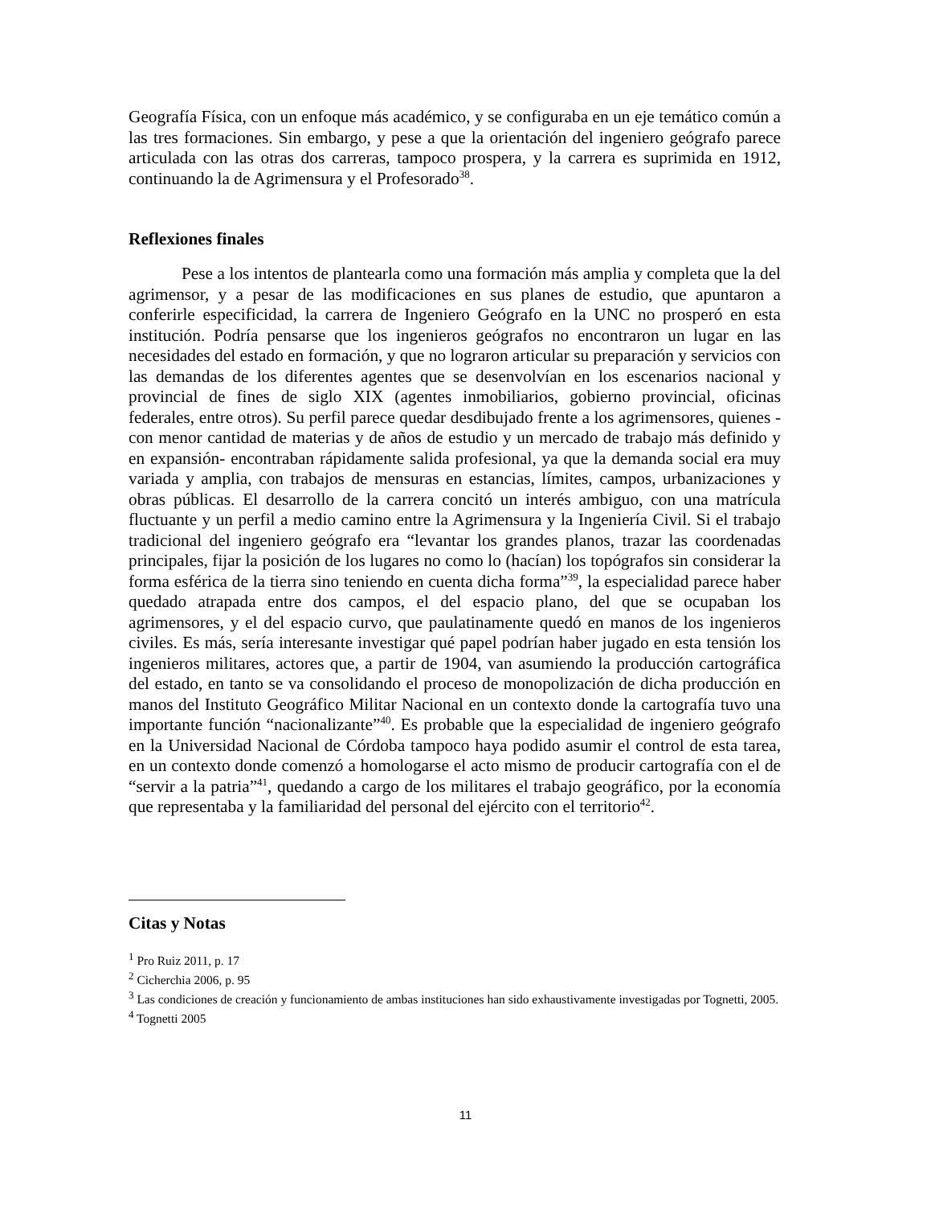Geografía Física, con un enfoque más académico, y se configuraba en un eje temático común a las tres formaciones. Sin embargo, y pese a que la orientación del ingeniero geógrafo parece articulada con las otras dos carreras, tampoco prospera, y la carrera es suprimida en 1912, continuando la de Agrimensura y el Profesorado<sup>38</sup>.
Reflexiones finales
Pese a los intentos de plantearla como una formación más amplia y completa que la del agrimensor, y a pesar de las modificaciones en sus planes de estudio, que apuntaron a conferirle especificidad, la carrera de Ingeniero Geógrafo en la UNC no prosperó en esta institución. Podría pensarse que los ingenieros geógrafos no encontraron un lugar en las necesidades del estado en formación, y que no lograron articular su preparación y servicios con las demandas de los diferentes agentes que se desenvolvían en los escenarios nacional y provincial de fines de siglo XIX (agentes inmobiliarios, gobierno provincial, oficinas federales, entre otros). Su perfil parece quedar desdibujado frente a los agrimensores, quienes -con menor cantidad de materias y de años de estudio y un mercado de trabajo más definido y en expansión- encontraban rápidamente salida profesional, ya que la demanda social era muy variada y amplia, con trabajos de mensuras en estancias, límites, campos, urbanizaciones y obras públicas. El desarrollo de la carrera concitó un interés ambiguo, con una matrícula fluctuante y un perfil a medio camino entre la Agrimensura y la Ingeniería Civil. Si el trabajo tradicional del ingeniero geógrafo era “levantar los grandes planos, trazar las coordenadas principales, fijar la posición de los lugares no como lo (hacían) los topógrafos sin considerar la forma esférica de la tierra sino teniendo en cuenta dicha forma”<sup>39</sup>, la especialidad parece haber quedado atrapada entre dos campos, el del espacio plano, del que se ocupaban los agrimensores, y el del espacio curvo, que paulatinamente quedó en manos de los ingenieros civiles. Es más, sería interesante investigar qué papel podrían haber jugado en esta tensión los ingenieros militares, actores que, a partir de 1904, van asumiendo la producción cartográfica del estado, en tanto se va consolidando el proceso de monopolización de dicha producción en manos del Instituto Geográfico Militar Nacional en un contexto donde la cartografía tuvo una importante función “nacionalizante”<sup>40</sup>. Es probable que la especialidad de ingeniero geógrafo en la Universidad Nacional de Córdoba tampoco haya podido asumir el control de esta tarea, en un contexto donde comenzó a homologarse el acto mismo de producir cartografía con el de “servir a la patria”<sup>41</sup>, quedando a cargo de los militares el trabajo geográfico, por la economía que representaba y la familiaridad del personal del ejército con el territorio<sup>42</sup>.
Citas y Notas
<sup>1</sup> Pro Ruiz 2011, p. 17
<sup>2</sup> Cicherchia 2006, p. 95
<sup>3</sup> Las condiciones de creación y funcionamiento de ambas instituciones han sido exhaustivamente investigadas por Tognetti, 2005.
<sup>4</sup> Tognetti 2005
11